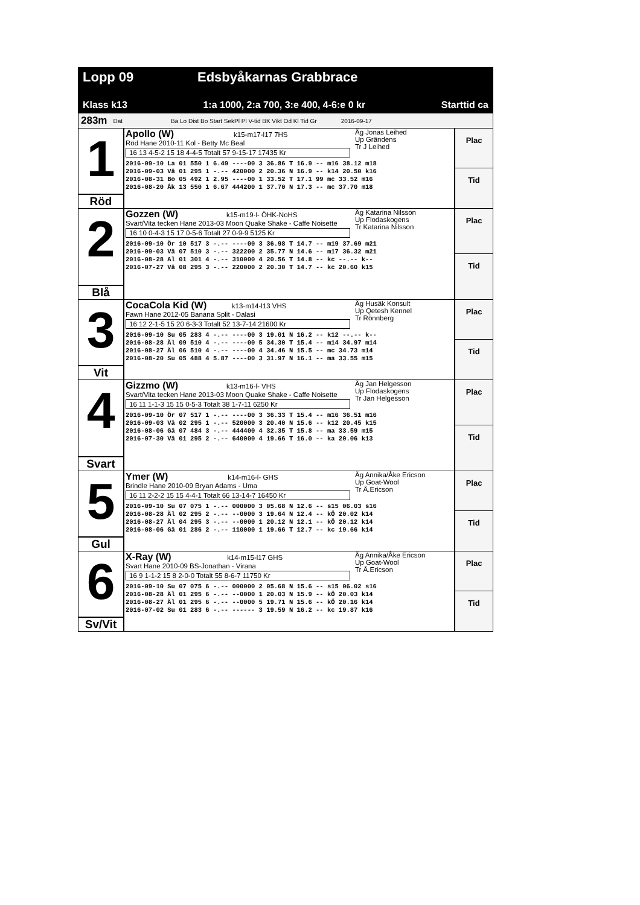Lopp 09 Edsbyåkarnas Grabbrace
Klass k13 1:a 1000, 2:a 700, 3:e 400, 4-6:e 0 kr Starttid ca
283m Dat Ba Lo Dist Bo Start SekPl Pl V-tid BK Vikt Od Kl Tid Gr 2016-09-17
1
Röd
Apollo (W) k15-m17-l17 7HS
Röd Hane 2010-11 Kol - Betty Mc Beal
16 13 4-5-2 15 18 4-4-5 Totalt 57 9-15-17 17435 Kr
Äg Jonas Leihed
Up Grändens
Tr J Leihed
2016-09-10 La 01 550 1 6.49 ----00 3 36.86 T 16.9 -- m16 38.12 m18
2016-09-03 Vä 01 295 1 -.-- 420000 2 20.36 N 16.9 -- k14 20.50 k16
2016-08-31 Bo 05 492 1 2.95 ----00 1 33.52 T 17.1 99 mc 33.52 m16
2016-08-20 Åk 13 550 1 6.67 444200 1 37.70 N 17.3 -- mc 37.70 m18
Plac
Tid
2
Blå
Gozzen (W) k15-m19-l- ÖHK-NoHS
Svart/Vita tecken Hane 2013-03 Moon Quake Shake - Caffe Noisette
16 10 0-4-3 15 17 0-5-6 Totalt 27 0-9-9 5125 Kr
Äg Katarina Nilsson
Up Flodaskogens
Tr Katarina Nilsson
2016-09-10 Ör 10 517 3 -.-- ----00 3 36.98 T 14.7 -- m19 37.69 m21
2016-09-03 Vä 07 510 3 -.-- 322200 2 35.77 N 14.6 -- m17 36.32 m21
2016-08-28 Al 01 301 4 -.-- 310000 4 20.56 T 14.8 -- kc --.-- k--
2016-07-27 Vä 08 295 3 -.-- 220000 2 20.30 T 14.7 -- kc 20.60 k15
Plac
Tid
3
Vit
CocaCola Kid (W) k13-m14-l13 VHS
Fawn Hane 2012-05 Banana Split - Dalasi
16 12 2-1-5 15 20 6-3-3 Totalt 52 13-7-14 21600 Kr
Äg Husäk Konsult
Up Qetesh Kennel
Tr Rönnberg
2016-09-10 Su 05 283 4 -.-- ----00 3 19.01 N 16.2 -- k12 --.-- k--
2016-08-28 Äl 09 510 4 -.-- ----00 5 34.30 T 15.4 -- m14 34.97 m14
2016-08-27 Äl 06 510 4 -.-- ----00 4 34.46 N 15.5 -- mc 34.73 m14
2016-08-20 Su 05 488 4 5.87 ----00 3 31.97 N 16.1 -- ma 33.55 m15
Plac
Tid
4
Svart
Gizzmo (W) k13-m16-l- VHS
Svart/Vita tecken Hane 2013-03 Moon Quake Shake - Caffe Noisette
16 11 1-1-3 15 15 0-5-3 Totalt 38 1-7-11 6250 Kr
Äg Jan Helgesson
Up Flodaskogens
Tr Jan Helgesson
2016-09-10 Ör 07 517 1 -.-- ----00 3 36.33 T 15.4 -- m16 36.51 m16
2016-09-03 Vä 02 295 1 -.-- 520000 3 20.40 N 15.6 -- k12 20.45 k15
2016-08-06 Gä 07 484 3 -.-- 444400 4 32.35 T 15.8 -- ma 33.59 m15
2016-07-30 Vä 01 295 2 -.-- 640000 4 19.66 T 16.0 -- ka 20.06 k13
Plac
Tid
5
Gul
Ymer (W) k14-m16-l- GHS
Brindle Hane 2010-09 Bryan Adams - Uma
16 11 2-2-2 15 15 4-4-1 Totalt 66 13-14-7 16450 Kr
Äg Annika/Åke Ericson
Up Goat-Wool
Tr Å.Ericson
2016-09-10 Su 07 075 1 -.-- 000000 3 05.68 N 12.6 -- s15 06.03 s16
2016-08-28 Äl 02 295 2 -.-- --0000 3 19.64 N 12.4 -- kÖ 20.02 k14
2016-08-27 Äl 04 295 3 -.-- --0000 1 20.12 N 12.1 -- kÖ 20.12 k14
2016-08-06 Gä 01 286 2 -.-- 110000 1 19.66 T 12.7 -- kc 19.66 k14
Plac
Tid
6
Sv/Vit
X-Ray (W) k14-m15-l17 GHS
Svart Hane 2010-09 BS-Jonathan - Virana
16 9 1-1-2 15 8 2-0-0 Totalt 55 8-6-7 11750 Kr
Äg Annika/Åke Ericson
Up Goat-Wool
Tr Å.Ericson
2016-09-10 Su 07 075 6 -.-- 000000 2 05.68 N 15.6 -- s15 06.02 s16
2016-08-28 Äl 01 295 6 -.-- --0000 1 20.03 N 15.9 -- kÖ 20.03 k14
2016-08-27 Äl 01 295 6 -.-- --0000 5 19.71 N 15.6 -- kÖ 20.16 k14
2016-07-02 Su 01 283 6 -.-- ------ 3 19.59 N 16.2 -- kc 19.87 k16
Plac
Tid